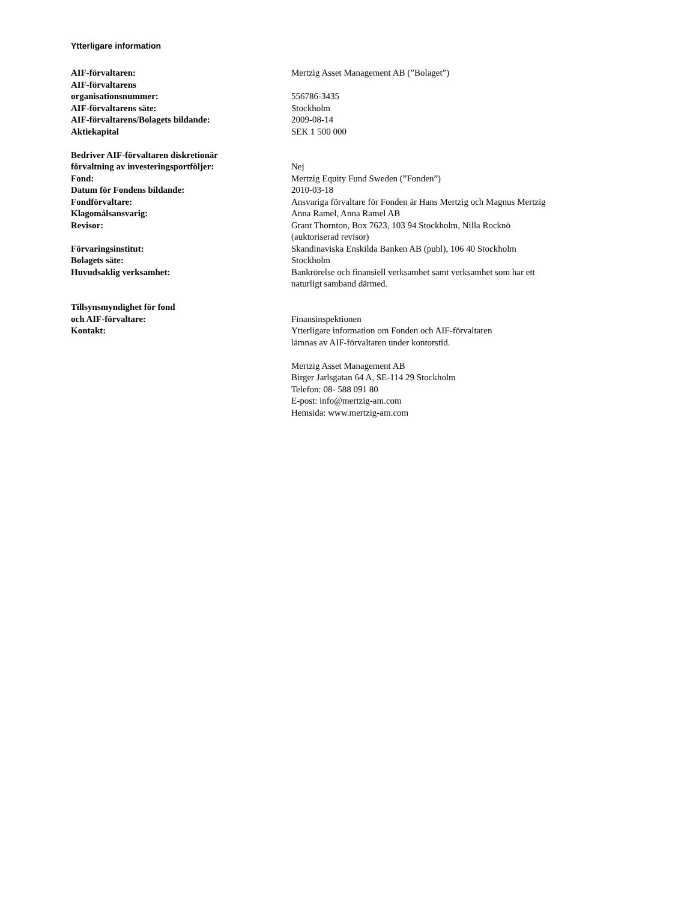Ytterligare information
| AIF-förvaltaren: | Mertzig Asset Management AB (”Bolaget”) |
| AIF-förvaltarens organisationsnummer: | 556786-3435 |
| AIF-förvaltarens säte: | Stockholm |
| AIF-förvaltarens/Bolagets bildande: | 2009-08-14 |
| Aktiekapital | SEK 1 500 000 |
| Bedriver AIF-förvaltaren diskretionär förvaltning av investeringsportföljer: | Nej |
| Fond: | Mertzig Equity Fund Sweden (”Fonden”) |
| Datum för Fondens bildande: | 2010-03-18 |
| Fondförvaltare: | Ansvariga förvaltare för Fonden är Hans Mertzig och Magnus Mertzig |
| Klagomålsansvarig: | Anna Ramel, Anna Ramel AB |
| Revisor: | Grant Thornton, Box 7623, 103 94 Stockholm, Nilla Rocknö (auktoriserad revisor) |
| Förvaringsinstitut: | Skandinaviska Enskilda Banken AB (publ), 106 40 Stockholm |
| Bolagets säte: | Stockholm |
| Huvudsaklig verksamhet: | Bankrörelse och finansiell verksamhet samt verksamhet som har ett naturligt samband därmed. |
| Tillsynsmyndighet för fond och AIF-förvaltare: | Finansinspektionen |
| Kontakt: | Ytterligare information om Fonden och AIF-förvaltaren lämnas av AIF-förvaltaren under kontorstid. Mertzig Asset Management AB Birger Jarlsgatan 64 A, SE-114 29 Stockholm Telefon: 08- 588 091 80 E-post: info@mertzig-am.com Hemsida: www.mertzig-am.com |